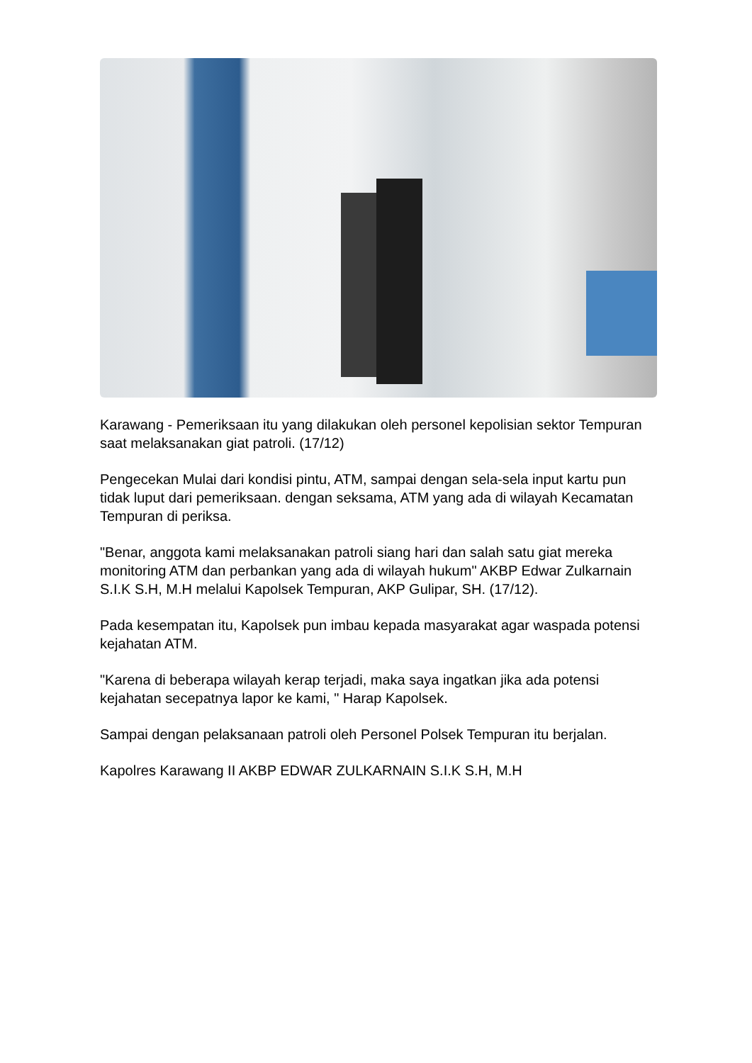Karawang - Pemeriksaan itu yang dilakukan oleh personel kepolisian sektor Tempuran saat melaksanakan giat patroli. (17/12)
Pengecekan Mulai dari kondisi pintu, ATM, sampai dengan sela-sela input kartu pun tidak luput dari pemeriksaan. dengan seksama, ATM yang ada di wilayah Kecamatan Tempuran di periksa.
"Benar, anggota kami melaksanakan patroli siang hari dan salah satu giat mereka monitoring ATM dan perbankan yang ada di wilayah hukum" AKBP Edwar Zulkarnain S.I.K S.H, M.H melalui Kapolsek Tempuran, AKP Gulipar, SH. (17/12).
Pada kesempatan itu, Kapolsek pun imbau kepada masyarakat agar waspada potensi kejahatan ATM.
"Karena di beberapa wilayah kerap terjadi, maka saya ingatkan jika ada potensi kejahatan secepatnya lapor ke kami, " Harap Kapolsek.
Sampai dengan pelaksanaan patroli oleh Personel Polsek Tempuran itu berjalan.
Kapolres Karawang II AKBP EDWAR ZULKARNAIN S.I.K S.H, M.H